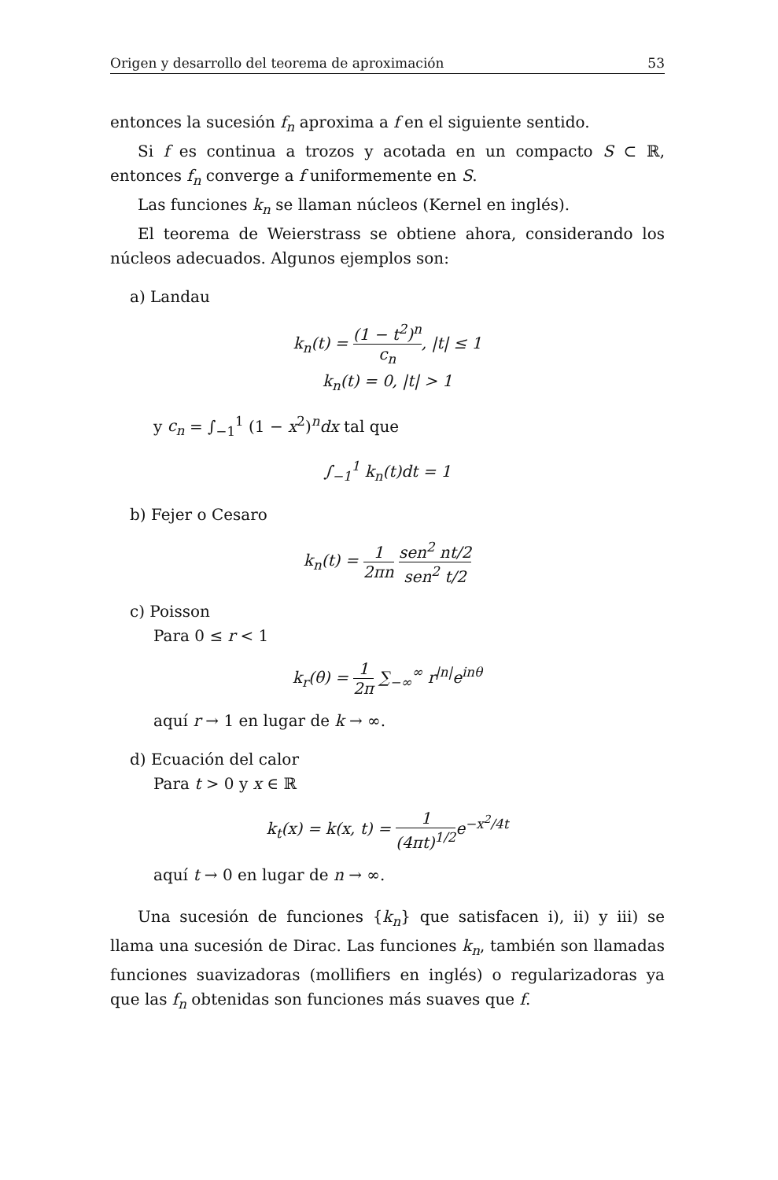Origen y desarrollo del teorema de aproximación 53
entonces la sucesión f<sub>n</sub> aproxima a f en el siguiente sentido.
Si f es continua a trozos y acotada en un compacto S ⊂ ℝ, entonces f<sub>n</sub> converge a f uniformemente en S.
Las funciones k<sub>n</sub> se llaman núcleos (Kernel en inglés).
El teorema de Weierstrass se obtiene ahora, considerando los núcleos adecuados. Algunos ejemplos son:
a) Landau
k<sub>n</sub>(t) = (1 − t<sup>2</sup>)<sup>n</sup> c<sub>n</sub>, |t| ≤ 1
k<sub>n</sub>(t) = 0, |t| > 1
y c<sub>n</sub> = ∫<sub>−1</sub><sup>1</sup> (1 − x<sup>2</sup>)<sup>n</sup>dx tal que
∫<sub>−1</sub><sup>1</sup> k<sub>n</sub>(t)dt = 1
b) Fejer o Cesaro
k<sub>n</sub>(t) = 1 2πn sen<sup>2</sup> nt/2 sen<sup>2</sup> t/2
c) Poisson
Para 0 ≤ r < 1
k<sub>r</sub>(θ) = 1 2π ∑<sub>−∞</sub><sup>∞</sup> r<sup>|n|</sup>e<sup>inθ</sup>
aquí r → 1 en lugar de k → ∞.
d) Ecuación del calor
Para t > 0 y x ∈ ℝ
k<sub>t</sub>(x) = k(x, t) = 1 (4πt)<sup>1/2</sup> e<sup>−x<sup>2</sup>/4t</sup>
aquí t → 0 en lugar de n → ∞.
Una sucesión de funciones {k<sub>n</sub>} que satisfacen i), ii) y iii) se llama una sucesión de Dirac. Las funciones k<sub>n</sub>, también son llamadas funciones suavizadoras (mollifiers en inglés) o regularizadoras ya que las f<sub>n</sub> obtenidas son funciones más suaves que f.